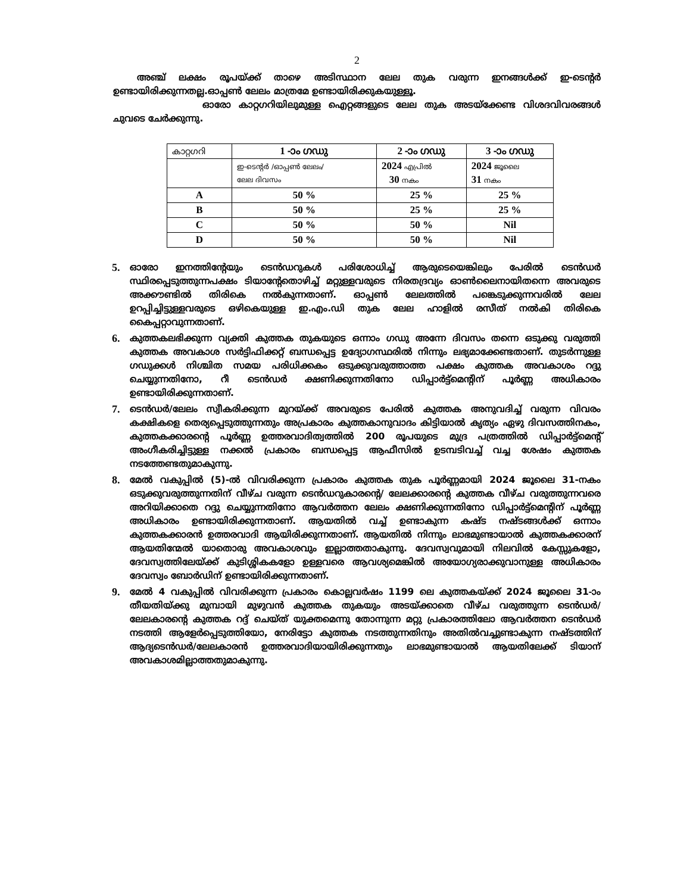2
അഞ്ച് ലക്ഷം രൂപയ്ക്ക് താഴെ അടിസ്ഥാന ലേല തുക വരുന്ന ഇനങ്ങൾക്ക് ഇ-ടെന്റർ ഉണ്ടായിരിക്കുന്നതല്ല.ഓപ്പൺ ലേലം മാത്രമേ ഉണ്ടായിരിക്കുകയുള്ളൂ.
ഓരോ കാറ്റഗറിയിലുമുള്ള ഐറ്റങ്ങളുടെ ലേല തുക അടയ്ക്കേണ്ട വിശദവിവരങ്ങൾ ചുവടെ ചേർക്കുന്നു.
| കാറ്റഗറി | 1 -ാം ഗഡു | 2 -ാം ഗഡു | 3 -ാം ഗഡു |
| --- | --- | --- | --- |
| | ഇ-ടെന്റർ /ഓപ്പൺ ലേലം/ ലേല ദിവസം | 2024 എപ്രിൽ 30 നകം | 2024 ജൂലൈ 31 നകം |
| A | 50 % | 25 % | 25 % |
| B | 50 % | 25 % | 25 % |
| C | 50 % | 50 % | Nil |
| D | 50 % | 50 % | Nil |
5. ഓരോ ഇനത്തിന്റേയും ടെൻഡറുകൾ പരിശോധിച്ച് ആരുടെയെങ്കിലും പേരിൽ ടെൻഡർ സ്ഥിരപ്പെടുത്തുന്നപക്ഷം ടിയാന്റേതൊഴിച്ച് മറ്റുള്ളവരുടെ നിരതദ്രവ്യം ഓൺലൈനായിതന്നെ അവരുടെ അക്കൗണ്ടിൽ തിരികെ നൽകുന്നതാണ്. ഓപ്പൺ ലേലത്തിൽ പങ്കെടുക്കുന്നവരിൽ ലേല ഉറപ്പിച്ചിട്ടുള്ളവരുടെ ഒഴികെയുള്ള ഇ.എം.ഡി തുക ലേല ഹാളിൽ രസീത് നൽകി തിരികെ കൈപ്പറ്റാവുന്നതാണ്.
6. കുത്തകലഭിക്കുന്ന വ്യക്തി കുത്തക തുകയുടെ ഒന്നാം ഗഡു അന്നേ ദിവസം തന്നെ ഒടുക്കു വരുത്തി കുത്തക അവകാശ സർട്ടിഫിക്കറ്റ് ബന്ധപ്പെട്ട ഉദ്യോഗസ്ഥരിൽ നിന്നും ലഭ്യമാക്കേണ്ടതാണ്. തുടർന്നുള്ള ഗഡുക്കൾ നിശ്ചിത സമയ പരിധിക്കകം ഒടുക്കുവരുത്താത്ത പക്ഷം കുത്തക അവകാശം റദ്ദു ചെയ്യുന്നതിനോ, റീ ടെൻഡർ ക്ഷണിക്കുന്നതിനോ ഡിപ്പാർട്ട്മെന്റിന് പൂർണ്ണ അധികാരം ഉണ്ടായിരിക്കുന്നതാണ്.
7. ടെൻഡർ/ലേലം സ്വീകരിക്കുന്ന മുറയ്ക്ക് അവരുടെ പേരിൽ കുത്തക അനുവദിച്ച് വരുന്ന വിവരം കക്ഷികളെ തെര്യപ്പെടുത്തുന്നതും അപ്രകാരം കുത്തകാനുവാദം കിട്ടിയാൽ കൃത്യം ഏഴു ദിവസത്തിനകം, കുത്തകക്കാരന്റെ പൂർണ്ണ ഉത്തരവാദിത്വത്തിൽ 200 രൂപയുടെ മുദ്ര പത്രത്തിൽ ഡിപ്പാർട്ട്മെന്റ് അംഗീകരിച്ചിട്ടുള്ള നക്കൽ പ്രകാരം ബന്ധപ്പെട്ട ആഫീസിൽ ഉടമ്പടിവച്ച് വച്ച ശേഷം കുത്തക നടത്തേണ്ടതുമാകുന്നു.
8. മേൽ വകുപ്പിൽ (5)-ൽ വിവരിക്കുന്ന പ്രകാരം കുത്തക തുക പൂർണ്ണമായി 2024 ജൂലൈ 31-നകം ഒടുക്കുവരുത്തുന്നതിന് വീഴ്ച വരുന്ന ടെൻഡറുകാരന്റെ/ ലേലക്കാരന്റെ കുത്തക വീഴ്ച വരുത്തുന്നവരെ അറിയിക്കാതെ റദ്ദു ചെയ്യുന്നതിനോ ആവർത്തന ലേലം ക്ഷണിക്കുന്നതിനോ ഡിപ്പാർട്ട്മെന്റിന് പൂർണ്ണ അധികാരം ഉണ്ടായിരിക്കുന്നതാണ്. ആയതിൽ വച്ച് ഉണ്ടാകുന്ന കഷ്ട നഷ്ടങ്ങൾക്ക് ഒന്നാം കുത്തകക്കാരൻ ഉത്തരവാദി ആയിരിക്കുന്നതാണ്. ആയതിൽ നിന്നും ലാഭമുണ്ടായാൽ കുത്തകക്കാരന് ആയതിന്മേൽ യാതൊരു അവകാശവും ഇല്ലാത്തതാകുന്നു. ദേവസ്വവുമായി നിലവിൽ കേസ്സുകളോ, ദേവസ്വത്തിലേയ്ക്ക് കുടിശ്ശികകളോ ഉള്ളവരെ ആവശ്യമെങ്കിൽ അയോഗ്യരാക്കുവാനുള്ള അധികാരം ദേവസ്വം ബോർഡിന് ഉണ്ടായിരിക്കുന്നതാണ്.
9. മേൽ 4 വകുപ്പിൽ വിവരിക്കുന്ന പ്രകാരം കൊല്ലവർഷം 1199 ലെ കുത്തകയ്ക്ക് 2024 ജൂലൈ 31-ാം തീയതിയ്ക്കു മുമ്പായി മുഴുവൻ കുത്തക തുകയും അടയ്ക്കാതെ വീഴ്ച വരുത്തുന്ന ടെൻഡർ/ലേലകാരന്റെ കുത്തക റദ്ദ് ചെയ്ത് യുക്തമെന്നു തോന്നുന്ന മറ്റു പ്രകാരത്തിലോ ആവർത്തന ടെൻഡർ നടത്തി ആളേർപ്പെടുത്തിയോ, നേരിട്ടോ കുത്തക നടത്തുന്നതിനും അതിൽവച്ചുണ്ടാകുന്ന നഷ്ടത്തിന് ആദ്യടെൻഡർ/ലേലകാരൻ ഉത്തരവാദിയായിരിക്കുന്നതും ലാഭമുണ്ടായാൽ ആയതിലേക്ക് ടിയാന് അവകാശമില്ലാത്തതുമാകുന്നു.